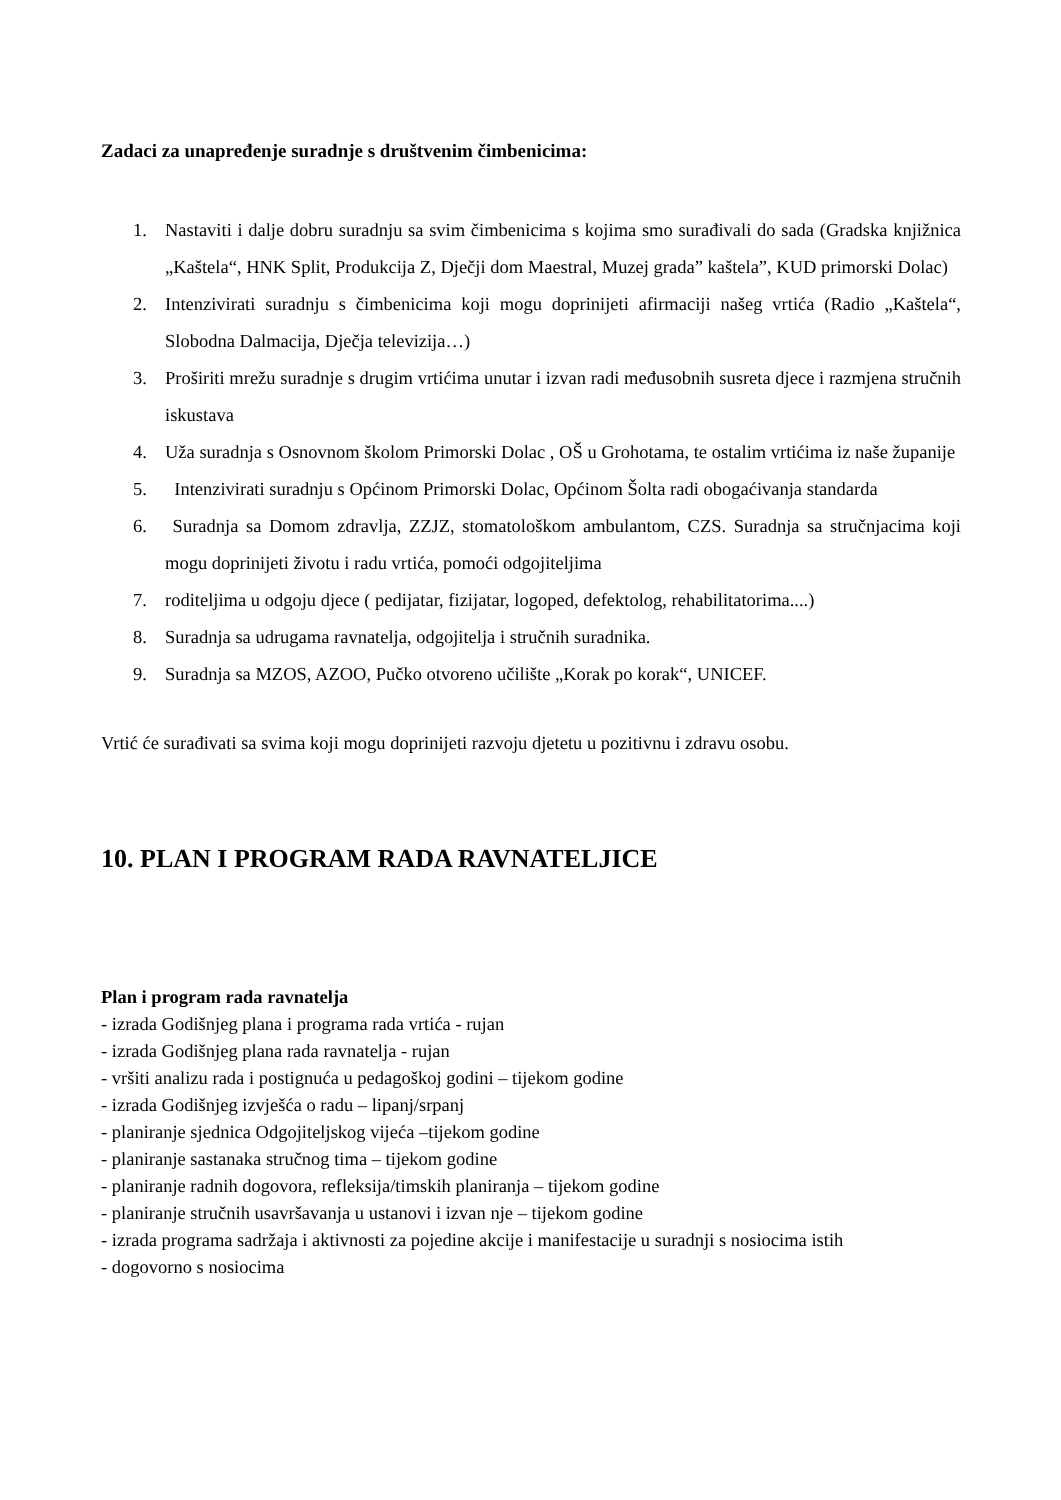Zadaci za unapređenje suradnje s društvenim čimbenicima:
1. Nastaviti i dalje dobru suradnju sa svim čimbenicima s kojima smo surađivali do sada (Gradska knjižnica „Kaštela“, HNK Split, Produkcija Z, Dječji dom Maestral, Muzej grada” kaštela”, KUD primorski Dolac)
2. Intenzivirati suradnju s čimbenicima koji mogu doprinijeti afirmaciji našeg vrtića (Radio „Kaštela“, Slobodna Dalmacija, Dječja televizija…)
3. Proširiti mrežu suradnje s drugim vrtićima unutar i izvan radi međusobnih susreta djece i razmjena stručnih iskustava
4. Uža suradnja s Osnovnom školom Primorski Dolac , OŠ u Grohotama, te ostalim vrtićima iz naše županije
5. Intenzivirati suradnju s Općinom Primorski Dolac, Općinom Šolta radi obogaćivanja standarda
6. Suradnja sa Domom zdravlja, ZZJZ, stomatološkom ambulantom, CZS. Suradnja sa stručnjacima koji mogu doprinijeti životu i radu vrtića, pomoći odgojiteljima
7. roditeljima u odgoju djece ( pedijatar, fizijatar, logoped, defektolog, rehabilitatorima....)
8. Suradnja sa udrugama ravnatelja, odgojitelja i stručnih suradnika.
9. Suradnja sa MZOS, AZOO, Pučko otvoreno učilište „Korak po korak“, UNICEF.
Vrtić će surađivati sa svima koji mogu doprinijeti razvoju djetetu u pozitivnu i zdravu osobu.
10. PLAN I PROGRAM RADA RAVNATELJICE
Plan i program rada ravnatelja
- izrada Godišnjeg plana i programa rada vrtića - rujan
- izrada Godišnjeg plana rada ravnatelja - rujan
- vršiti analizu rada i postignuća u pedagoškoj godini – tijekom godine
- izrada Godišnjeg izvješća o radu – lipanj/srpanj
- planiranje sjednica Odgojiteljskog vijeća –tijekom godine
- planiranje sastanaka stručnog tima – tijekom godine
- planiranje radnih dogovora, refleksija/timskih planiranja – tijekom godine
- planiranje stručnih usavršavanja u ustanovi i izvan nje – tijekom godine
- izrada programa sadržaja i aktivnosti za pojedine akcije i manifestacije u suradnji s nosiocima istih
- dogovorno s nosiocima